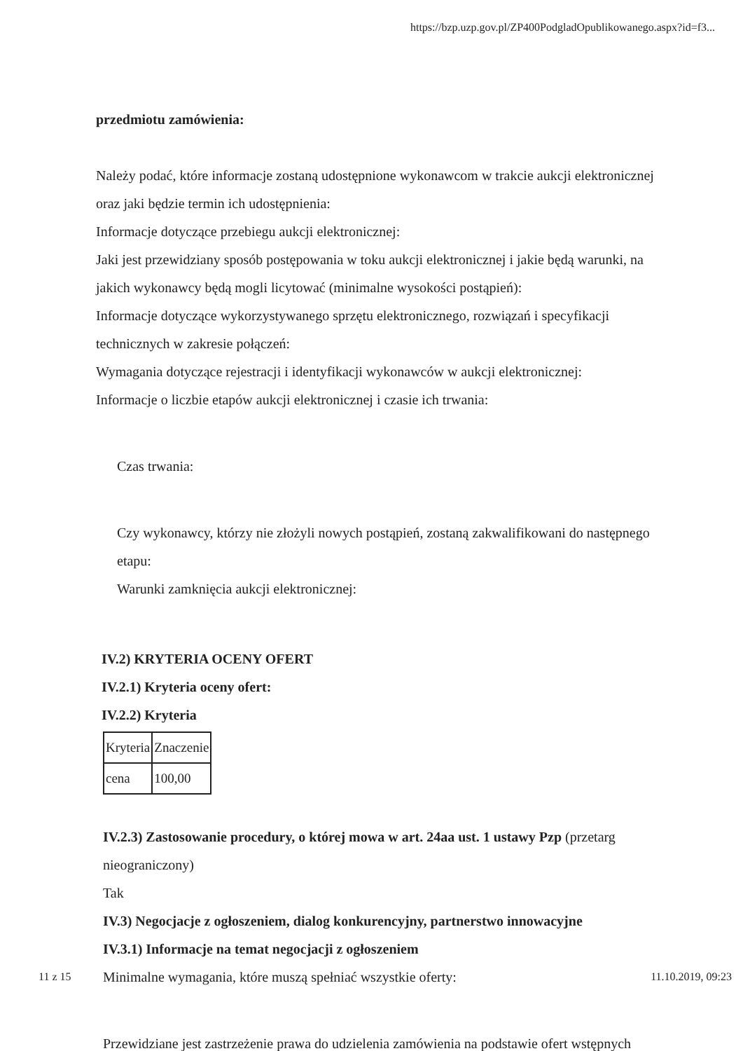https://bzp.uzp.gov.pl/ZP400PodgladOpublikowanego.aspx?id=f3...
przedmiotu zamówienia:
Należy podać, które informacje zostaną udostępnione wykonawcom w trakcie aukcji elektronicznej oraz jaki będzie termin ich udostępnienia:
Informacje dotyczące przebiegu aukcji elektronicznej:
Jaki jest przewidziany sposób postępowania w toku aukcji elektronicznej i jakie będą warunki, na jakich wykonawcy będą mogli licytować (minimalne wysokości postąpień):
Informacje dotyczące wykorzystywanego sprzętu elektronicznego, rozwiązań i specyfikacji technicznych w zakresie połączeń:
Wymagania dotyczące rejestracji i identyfikacji wykonawców w aukcji elektronicznej:
Informacje o liczbie etapów aukcji elektronicznej i czasie ich trwania:
Czas trwania:
Czy wykonawcy, którzy nie złożyli nowych postąpień, zostaną zakwalifikowani do następnego etapu:
Warunki zamknięcia aukcji elektronicznej:
IV.2) KRYTERIA OCENY OFERT
IV.2.1) Kryteria oceny ofert:
IV.2.2) Kryteria
| Kryteria | Znaczenie |
| cena | 100,00 |
IV.2.3) Zastosowanie procedury, o której mowa w art. 24aa ust. 1 ustawy Pzp (przetarg nieograniczony)
Tak
IV.3) Negocjacje z ogłoszeniem, dialog konkurencyjny, partnerstwo innowacyjne
IV.3.1) Informacje na temat negocjacji z ogłoszeniem
Minimalne wymagania, które muszą spełniać wszystkie oferty:
Przewidziane jest zastrzeżenie prawa do udzielenia zamówienia na podstawie ofert wstępnych
11 z 15 11.10.2019, 09:23